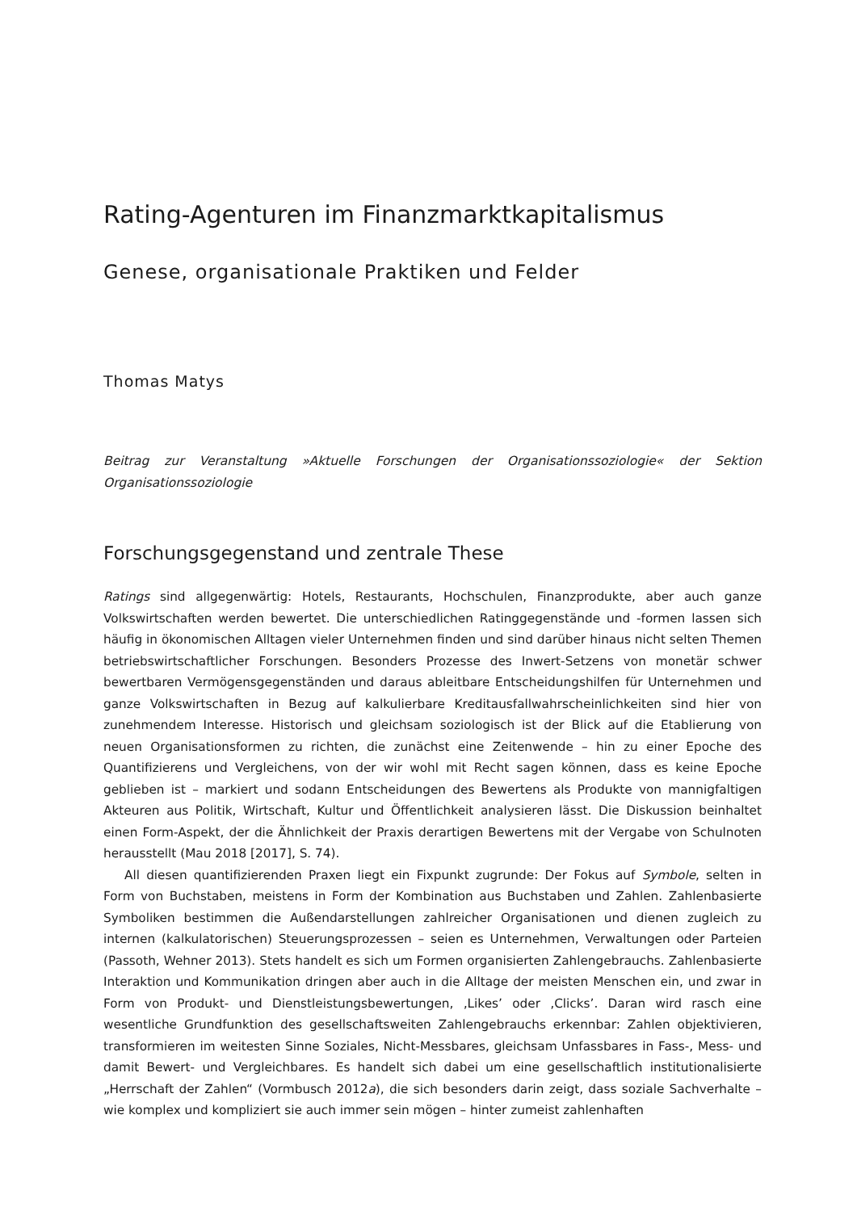Rating-Agenturen im Finanzmarktkapitalismus
Genese, organisationale Praktiken und Felder
Thomas Matys
Beitrag zur Veranstaltung »Aktuelle Forschungen der Organisationssoziologie« der Sektion Organisationssoziologie
Forschungsgegenstand und zentrale These
Ratings sind allgegenwärtig: Hotels, Restaurants, Hochschulen, Finanzprodukte, aber auch ganze Volkswirtschaften werden bewertet. Die unterschiedlichen Ratinggegenstände und -formen lassen sich häufig in ökonomischen Alltagen vieler Unternehmen finden und sind darüber hinaus nicht selten Themen betriebswirtschaftlicher Forschungen. Besonders Prozesse des Inwert-Setzens von monetär schwer bewertbaren Vermögensgegenständen und daraus ableitbare Entscheidungshilfen für Unternehmen und ganze Volkswirtschaften in Bezug auf kalkulierbare Kreditausfallwahrscheinlichkeiten sind hier von zunehmendem Interesse. Historisch und gleichsam soziologisch ist der Blick auf die Etablierung von neuen Organisationsformen zu richten, die zunächst eine Zeitenwende – hin zu einer Epoche des Quantifizierens und Vergleichens, von der wir wohl mit Recht sagen können, dass es keine Epoche geblieben ist – markiert und sodann Entscheidungen des Bewertens als Produkte von mannigfaltigen Akteuren aus Politik, Wirtschaft, Kultur und Öffentlichkeit analysieren lässt. Die Diskussion beinhaltet einen Form-Aspekt, der die Ähnlichkeit der Praxis derartigen Bewertens mit der Vergabe von Schulnoten herausstellt (Mau 2018 [2017], S. 74).
All diesen quantifizierenden Praxen liegt ein Fixpunkt zugrunde: Der Fokus auf Symbole, selten in Form von Buchstaben, meistens in Form der Kombination aus Buchstaben und Zahlen. Zahlenbasierte Symboliken bestimmen die Außendarstellungen zahlreicher Organisationen und dienen zugleich zu internen (kalkulatorischen) Steuerungsprozessen – seien es Unternehmen, Verwaltungen oder Parteien (Passoth, Wehner 2013). Stets handelt es sich um Formen organisierten Zahlengebrauchs. Zahlenbasierte Interaktion und Kommunikation dringen aber auch in die Alltage der meisten Menschen ein, und zwar in Form von Produkt- und Dienstleistungsbewertungen, ‚Likes’ oder ‚Clicks’. Daran wird rasch eine wesentliche Grundfunktion des gesellschaftsweiten Zahlengebrauchs erkennbar: Zahlen objektivieren, transformieren im weitesten Sinne Soziales, Nicht-Messbares, gleichsam Unfassbares in Fass-, Mess- und damit Bewert- und Vergleichbares. Es handelt sich dabei um eine gesellschaftlich institutionalisierte „Herrschaft der Zahlen“ (Vormbusch 2012a), die sich besonders darin zeigt, dass soziale Sachverhalte – wie komplex und kompliziert sie auch immer sein mögen – hinter zumeist zahlenhaften